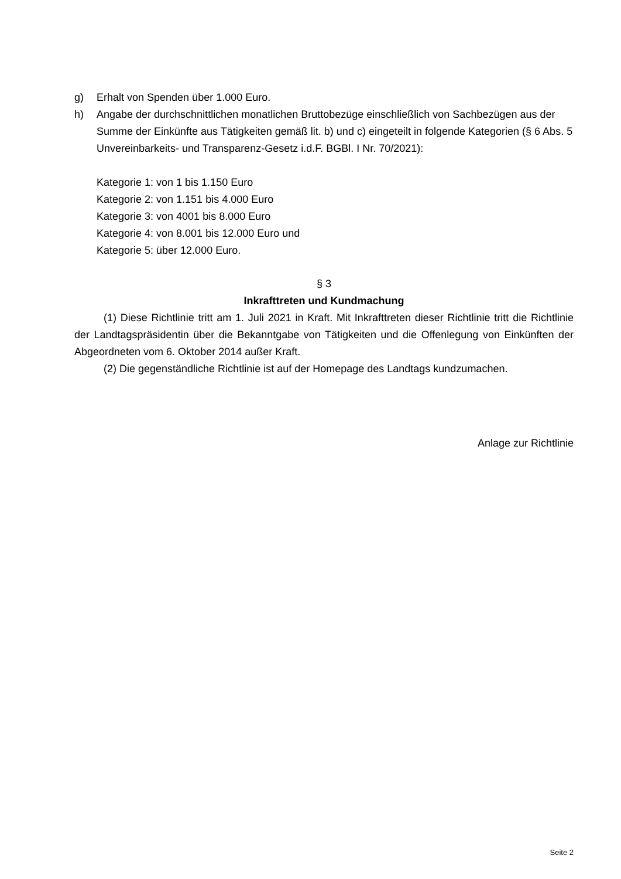g) Erhalt von Spenden über 1.000 Euro.
h) Angabe der durchschnittlichen monatlichen Bruttobezüge einschließlich von Sachbezügen aus der Summe der Einkünfte aus Tätigkeiten gemäß lit. b) und c) eingeteilt in folgende Kategorien (§ 6 Abs. 5 Unvereinbarkeits- und Transparenz-Gesetz i.d.F. BGBl. I Nr. 70/2021):
Kategorie 1: von 1 bis 1.150 Euro
Kategorie 2: von 1.151 bis 4.000 Euro
Kategorie 3: von 4001 bis 8.000 Euro
Kategorie 4: von 8.001 bis 12.000 Euro und
Kategorie 5: über 12.000 Euro.
§ 3
Inkrafttreten und Kundmachung
(1) Diese Richtlinie tritt am 1. Juli 2021 in Kraft. Mit Inkrafttreten dieser Richtlinie tritt die Richtlinie der Landtagspräsidentin über die Bekanntgabe von Tätigkeiten und die Offenlegung von Einkünften der Abgeordneten vom 6. Oktober 2014 außer Kraft.
(2) Die gegenständliche Richtlinie ist auf der Homepage des Landtags kundzumachen.
Anlage zur Richtlinie
Seite 2